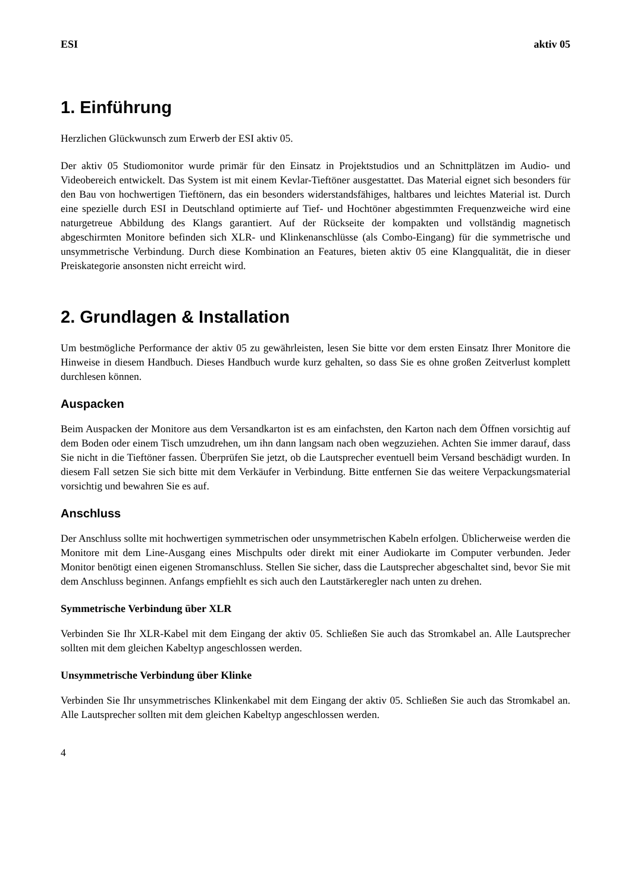ESI aktiv 05
1. Einführung
Herzlichen Glückwunsch zum Erwerb der ESI aktiv 05.
Der aktiv 05 Studiomonitor wurde primär für den Einsatz in Projektstudios und an Schnittplätzen im Audio- und Videobereich entwickelt. Das System ist mit einem Kevlar-Tieftöner ausgestattet. Das Material eignet sich besonders für den Bau von hochwertigen Tieftönern, das ein besonders widerstandsfähiges, haltbares und leichtes Material ist. Durch eine spezielle durch ESI in Deutschland optimierte auf Tief- und Hochtöner abgestimmten Frequenzweiche wird eine naturgetreue Abbildung des Klangs garantiert. Auf der Rückseite der kompakten und vollständig magnetisch abgeschirmten Monitore befinden sich XLR- und Klinkenanschlüsse (als Combo-Eingang) für die symmetrische und unsymmetrische Verbindung. Durch diese Kombination an Features, bieten aktiv 05 eine Klangqualität, die in dieser Preiskategorie ansonsten nicht erreicht wird.
2. Grundlagen & Installation
Um bestmögliche Performance der aktiv 05 zu gewährleisten, lesen Sie bitte vor dem ersten Einsatz Ihrer Monitore die Hinweise in diesem Handbuch. Dieses Handbuch wurde kurz gehalten, so dass Sie es ohne großen Zeitverlust komplett durchlesen können.
Auspacken
Beim Auspacken der Monitore aus dem Versandkarton ist es am einfachsten, den Karton nach dem Öffnen vorsichtig auf dem Boden oder einem Tisch umzudrehen, um ihn dann langsam nach oben wegzuziehen. Achten Sie immer darauf, dass Sie nicht in die Tieftöner fassen. Überprüfen Sie jetzt, ob die Lautsprecher eventuell beim Versand beschädigt wurden. In diesem Fall setzen Sie sich bitte mit dem Verkäufer in Verbindung. Bitte entfernen Sie das weitere Verpackungsmaterial vorsichtig und bewahren Sie es auf.
Anschluss
Der Anschluss sollte mit hochwertigen symmetrischen oder unsymmetrischen Kabeln erfolgen. Üblicherweise werden die Monitore mit dem Line-Ausgang eines Mischpults oder direkt mit einer Audiokarte im Computer verbunden. Jeder Monitor benötigt einen eigenen Stromanschluss. Stellen Sie sicher, dass die Lautsprecher abgeschaltet sind, bevor Sie mit dem Anschluss beginnen. Anfangs empfiehlt es sich auch den Lautstärkeregler nach unten zu drehen.
Symmetrische Verbindung über XLR
Verbinden Sie Ihr XLR-Kabel mit dem Eingang der aktiv 05. Schließen Sie auch das Stromkabel an. Alle Lautsprecher sollten mit dem gleichen Kabeltyp angeschlossen werden.
Unsymmetrische Verbindung über Klinke
Verbinden Sie Ihr unsymmetrisches Klinkenkabel mit dem Eingang der aktiv 05. Schließen Sie auch das Stromkabel an. Alle Lautsprecher sollten mit dem gleichen Kabeltyp angeschlossen werden.
4